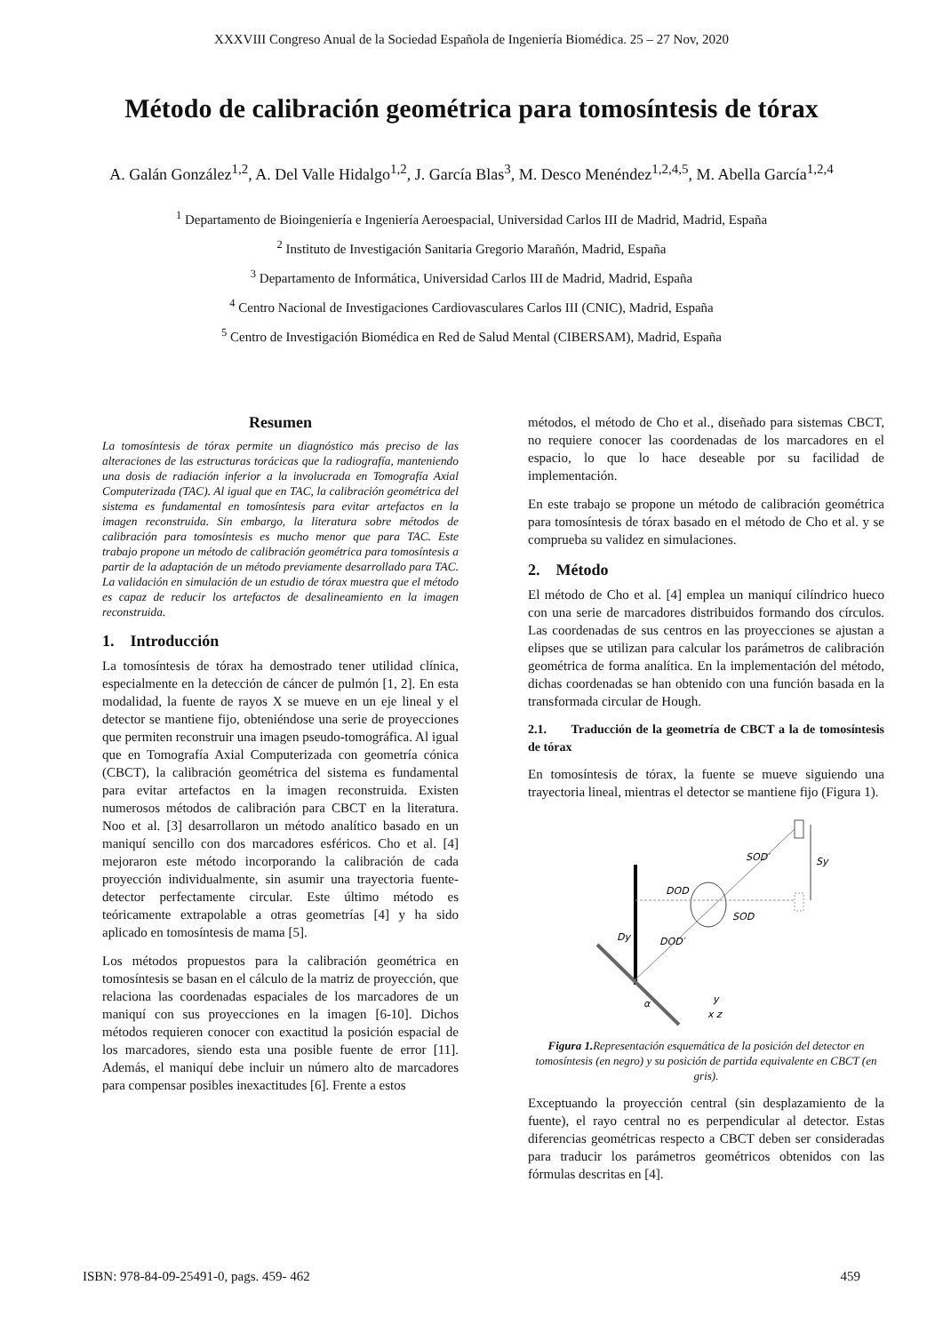XXXVIII Congreso Anual de la Sociedad Española de Ingeniería Biomédica. 25 – 27 Nov, 2020
Método de calibración geométrica para tomosíntesis de tórax
A. Galán González<sup>1,2</sup>, A. Del Valle Hidalgo<sup>1,2</sup>, J. García Blas<sup>3</sup>, M. Desco Menéndez<sup>1,2,4,5</sup>, M. Abella García<sup>1,2,4</sup>
<sup>1</sup> Departamento de Bioingeniería e Ingeniería Aeroespacial, Universidad Carlos III de Madrid, Madrid, España
<sup>2</sup> Instituto de Investigación Sanitaria Gregorio Marañón, Madrid, España
<sup>3</sup> Departamento de Informática, Universidad Carlos III de Madrid, Madrid, España
<sup>4</sup> Centro Nacional de Investigaciones Cardiovasculares Carlos III (CNIC), Madrid, España
<sup>5</sup> Centro de Investigación Biomédica en Red de Salud Mental (CIBERSAM), Madrid, España
Resumen
La tomosíntesis de tórax permite un diagnóstico más preciso de las alteraciones de las estructuras torácicas que la radiografía, manteniendo una dosis de radiación inferior a la involucrada en Tomografía Axial Computerizada (TAC). Al igual que en TAC, la calibración geométrica del sistema es fundamental en tomosíntesis para evitar artefactos en la imagen reconstruida. Sin embargo, la literatura sobre métodos de calibración para tomosíntesis es mucho menor que para TAC. Este trabajo propone un método de calibración geométrica para tomosíntesis a partir de la adaptación de un método previamente desarrollado para TAC. La validación en simulación de un estudio de tórax muestra que el método es capaz de reducir los artefactos de desalineamiento en la imagen reconstruida.
1. Introducción
La tomosíntesis de tórax ha demostrado tener utilidad clínica, especialmente en la detección de cáncer de pulmón [1, 2]. En esta modalidad, la fuente de rayos X se mueve en un eje lineal y el detector se mantiene fijo, obteniéndose una serie de proyecciones que permiten reconstruir una imagen pseudo-tomográfica. Al igual que en Tomografía Axial Computerizada con geometría cónica (CBCT), la calibración geométrica del sistema es fundamental para evitar artefactos en la imagen reconstruida. Existen numerosos métodos de calibración para CBCT en la literatura. Noo et al. [3] desarrollaron un método analítico basado en un maniquí sencillo con dos marcadores esféricos. Cho et al. [4] mejoraron este método incorporando la calibración de cada proyección individualmente, sin asumir una trayectoria fuente-detector perfectamente circular. Este último método es teóricamente extrapolable a otras geometrías [4] y ha sido aplicado en tomosíntesis de mama [5].
Los métodos propuestos para la calibración geométrica en tomosíntesis se basan en el cálculo de la matriz de proyección, que relaciona las coordenadas espaciales de los marcadores de un maniquí con sus proyecciones en la imagen [6-10]. Dichos métodos requieren conocer con exactitud la posición espacial de los marcadores, siendo esta una posible fuente de error [11]. Además, el maniquí debe incluir un número alto de marcadores para compensar posibles inexactitudes [6]. Frente a estos
métodos, el método de Cho et al., diseñado para sistemas CBCT, no requiere conocer las coordenadas de los marcadores en el espacio, lo que lo hace deseable por su facilidad de implementación.
En este trabajo se propone un método de calibración geométrica para tomosíntesis de tórax basado en el método de Cho et al. y se comprueba su validez en simulaciones.
2. Método
El método de Cho et al. [4] emplea un maniquí cilíndrico hueco con una serie de marcadores distribuidos formando dos círculos. Las coordenadas de sus centros en las proyecciones se ajustan a elipses que se utilizan para calcular los parámetros de calibración geométrica de forma analítica. En la implementación del método, dichas coordenadas se han obtenido con una función basada en la transformada circular de Hough.
2.1. Traducción de la geometría de CBCT a la de tomosíntesis de tórax
En tomosíntesis de tórax, la fuente se mueve siguiendo una trayectoria lineal, mientras el detector se mantiene fijo (Figura 1).
Sy
SOD′
DOD
SOD
DOD′
Dy
α
y
x z
Figura 1. Representación esquemática de la posición del detector en tomosíntesis (en negro) y su posición de partida equivalente en CBCT (en gris).
Exceptuando la proyección central (sin desplazamiento de la fuente), el rayo central no es perpendicular al detector. Estas diferencias geométricas respecto a CBCT deben ser consideradas para traducir los parámetros geométricos obtenidos con las fórmulas descritas en [4].
ISBN: 978-84-09-25491-0, pags. 459- 462 459